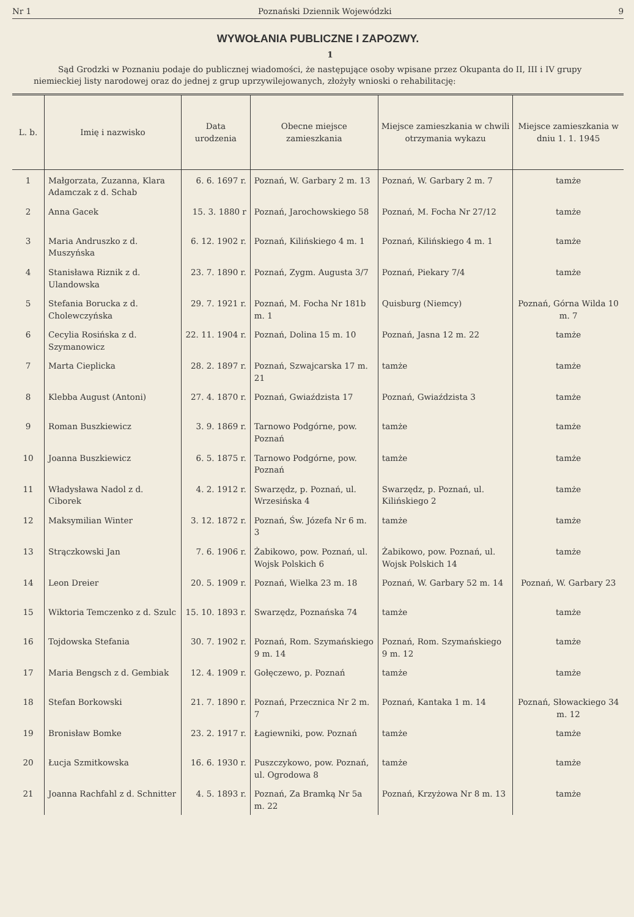Nr 1 Poznański Dziennik Wojewódzki 9
WYWOŁANIA PUBLICZNE I ZAPOZWY.
1
Sąd Grodzki w Poznaniu podaje do publicznej wiadomości, że następujące osoby wpisane przez Okupanta do II, III i IV grupy niemieckiej listy narodowej oraz do jednej z grup uprzywilejowanych, złożyły wnioski o rehabilitację:
| L. b. | Imię i nazwisko | Data urodzenia | Obecne miejsce zamieszkania | Miejsce zamieszkania w chwili otrzymania wykazu | Miejsce zamieszkania w dniu 1. 1. 1945 |
| --- | --- | --- | --- | --- | --- |
| 1 | Małgorzata, Zuzanna, Klara Adamczak z d. Schab | 6. 6. 1697 r. | Poznań, W. Garbary 2 m. 13 | Poznań, W. Garbary 2 m. 7 | tamże |
| 2 | Anna Gacek | 15. 3. 1880 r | Poznań, Jarochowskiego 58 | Poznań, M. Focha Nr 27/12 | tamże |
| 3 | Maria Andruszko z d. Muszyńska | 6. 12. 1902 r. | Poznań, Kilińskiego 4 m. 1 | Poznań, Kilińskiego 4 m. 1 | tamże |
| 4 | Stanisława Riznik z d. Ulandowska | 23. 7. 1890 r. | Poznań, Zygm. Augusta 3/7 | Poznań, Piekary 7/4 | tamże |
| 5 | Stefania Borucka z d. Cholewczyńska | 29. 7. 1921 r. | Poznań, M. Focha Nr 181b m. 1 | Quisburg (Niemcy) | Poznań, Górna Wilda 10 m. 7 |
| 6 | Cecylia Rosińska z d. Szymanowicz | 22. 11. 1904 r. | Poznań, Dolina 15 m. 10 | Poznań, Jasna 12 m. 22 | tamże |
| 7 | Marta Cieplicka | 28. 2. 1897 r. | Poznań, Szwajcarska 17 m. 21 | tamże | tamże |
| 8 | Klebba August (Antoni) | 27. 4. 1870 r. | Poznań, Gwiaździsta 17 | Poznań, Gwiaździsta 3 | tamże |
| 9 | Roman Buszkiewicz | 3. 9. 1869 r. | Tarnowo Podgórne, pow. Poznań | tamże | tamże |
| 10 | Joanna Buszkiewicz | 6. 5. 1875 r. | Tarnowo Podgórne, pow. Poznań | tamże | tamże |
| 11 | Władysława Nadol z d. Ciborek | 4. 2. 1912 r. | Swarzędz, p. Poznań, ul. Wrzesińska 4 | Swarzędz, p. Poznań, ul. Kilińskiego 2 | tamże |
| 12 | Maksymilian Winter | 3. 12. 1872 r. | Poznań, Św. Józefa Nr 6 m. 3 | tamże | tamże |
| 13 | Strączkowski Jan | 7. 6. 1906 r. | Żabikowo, pow. Poznań, ul. Wojsk Polskich 6 | Żabikowo, pow. Poznań, ul. Wojsk Polskich 14 | tamże |
| 14 | Leon Dreier | 20. 5. 1909 r. | Poznań, Wielka 23 m. 18 | Poznań, W. Garbary 52 m. 14 | Poznań, W. Garbary 23 |
| 15 | Wiktoria Temczenko z d. Szulc | 15. 10. 1893 r. | Swarzędz, Poznańska 74 | tamże | tamże |
| 16 | Tojdowska Stefania | 30. 7. 1902 r. | Poznań, Rom. Szymańskiego 9 m. 14 | Poznań, Rom. Szymańskiego 9 m. 12 | tamże |
| 17 | Maria Bengsch z d. Gembiak | 12. 4. 1909 r. | Gołęczewo, p. Poznań | tamże | tamże |
| 18 | Stefan Borkowski | 21. 7. 1890 r. | Poznań, Przecznica Nr 2 m. 7 | Poznań, Kantaka 1 m. 14 | Poznań, Słowackiego 34 m. 12 |
| 19 | Bronisław Bomke | 23. 2. 1917 r. | Łagiewniki, pow. Poznań | tamże | tamże |
| 20 | Łucja Szmitkowska | 16. 6. 1930 r. | Puszczykowo, pow. Poznań, ul. Ogrodowa 8 | tamże | tamże |
| 21 | Joanna Rachfahl z d. Schnitter | 4. 5. 1893 r. | Poznań, Za Bramką Nr 5a m. 22 | Poznań, Krzyżowa Nr 8 m. 13 | tamże |